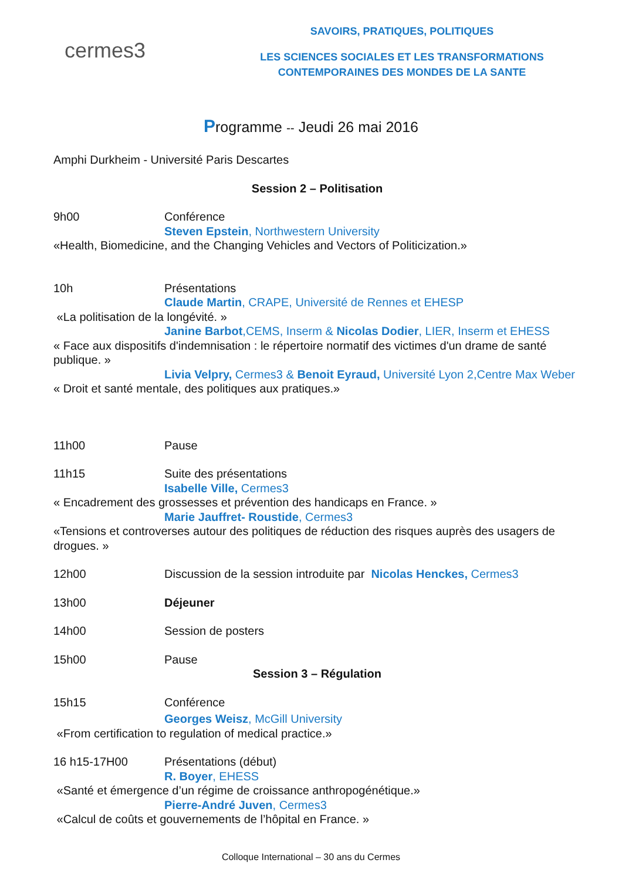cermes3
SAVOIRS, PRATIQUES, POLITIQUES
LES SCIENCES SOCIALES ET LES TRANSFORMATIONS CONTEMPORAINES DES MONDES DE LA SANTE
Programme -- Jeudi 26 mai 2016
Amphi Durkheim - Université Paris Descartes
Session 2 – Politisation
9h00 Conférence
Steven Epstein, Northwestern University
«Health, Biomedicine, and the Changing Vehicles and Vectors of Politicization.»
10h Présentations
Claude Martin, CRAPE, Université de Rennes et EHESP
«La politisation de la longévité. »
Janine Barbot,CEMS, Inserm & Nicolas Dodier, LIER, Inserm et EHESS
« Face aux dispositifs d'indemnisation : le répertoire normatif des victimes d'un drame de santé publique. »
Livia Velpry, Cermes3 & Benoit Eyraud, Université Lyon 2,Centre Max Weber « Droit et santé mentale, des politiques aux pratiques.»
11h00 Pause
11h15 Suite des présentations
Isabelle Ville, Cermes3
« Encadrement des grossesses et prévention des handicaps en France. »
Marie Jauffret- Roustide, Cermes3
«Tensions et controverses autour des politiques de réduction des risques auprès des usagers de drogues. »
12h00 Discussion de la session introduite par Nicolas Henckes, Cermes3
13h00 Déjeuner
14h00 Session de posters
15h00 Pause
Session 3 – Régulation
15h15 Conférence
Georges Weisz, McGill University
«From certification to regulation of medical practice.»
16 h15-17H00 Présentations (début)
R. Boyer, EHESS
«Santé et émergence d’un régime de croissance anthropogénétique.»
Pierre-André Juven, Cermes3
«Calcul de coûts et gouvernements de l’hôpital en France. »
Colloque International – 30 ans du Cermes